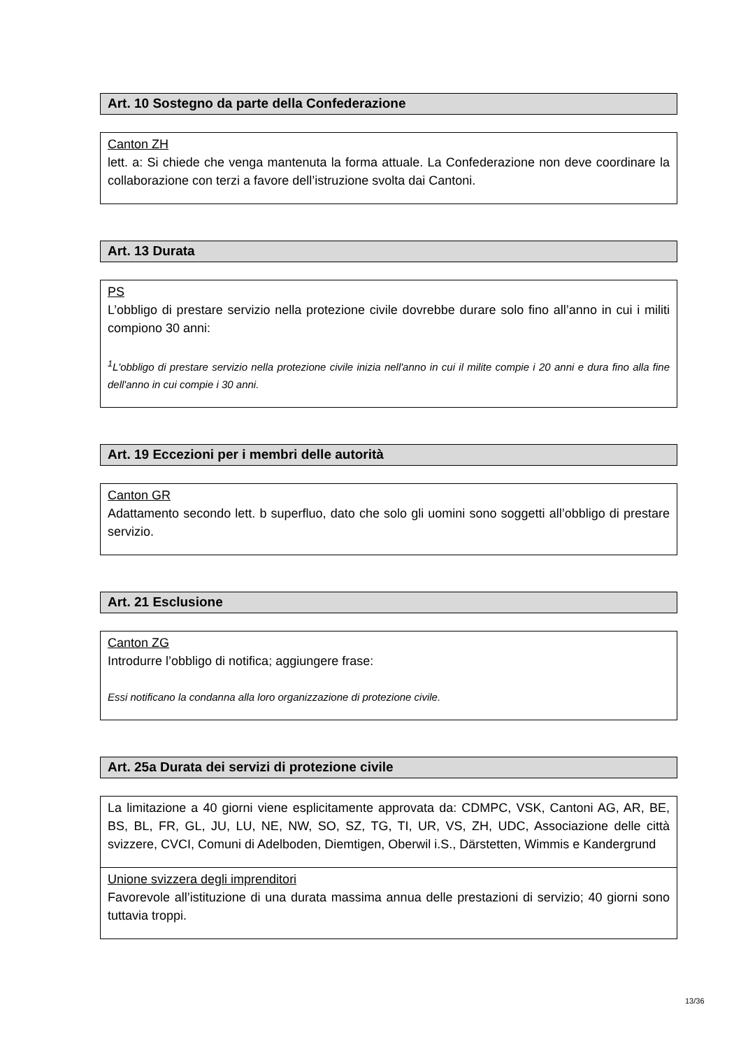Art. 10 Sostegno da parte della Confederazione
Canton ZH
lett. a: Si chiede che venga mantenuta la forma attuale. La Confederazione non deve coordinare la collaborazione con terzi a favore dell’istruzione svolta dai Cantoni.
Art. 13 Durata
PS
L’obbligo di prestare servizio nella protezione civile dovrebbe durare solo fino all’anno in cui i militi compiono 30 anni:
<sup>1</sup> L'obbligo di prestare servizio nella protezione civile inizia nell'anno in cui il milite compie i 20 anni e dura fino alla fine dell'anno in cui compie i 30 anni.
Art. 19 Eccezioni per i membri delle autorità
Canton GR
Adattamento secondo lett. b superfluo, dato che solo gli uomini sono soggetti all’obbligo di prestare servizio.
Art. 21 Esclusione
Canton ZG
Introdurre l’obbligo di notifica; aggiungere frase:
Essi notificano la condanna alla loro organizzazione di protezione civile.
Art. 25a Durata dei servizi di protezione civile
La limitazione a 40 giorni viene esplicitamente approvata da: CDMPC, VSK, Cantoni AG, AR, BE, BS, BL, FR, GL, JU, LU, NE, NW, SO, SZ, TG, TI, UR, VS, ZH, UDC, Associazione delle città svizzere, CVCI, Comuni di Adelboden, Diemtigen, Oberwil i.S., Därstetten, Wimmis e Kandergrund
Unione svizzera degli imprenditori
Favorevole all’istituzione di una durata massima annua delle prestazioni di servizio; 40 giorni sono tuttavia troppi.
13/36